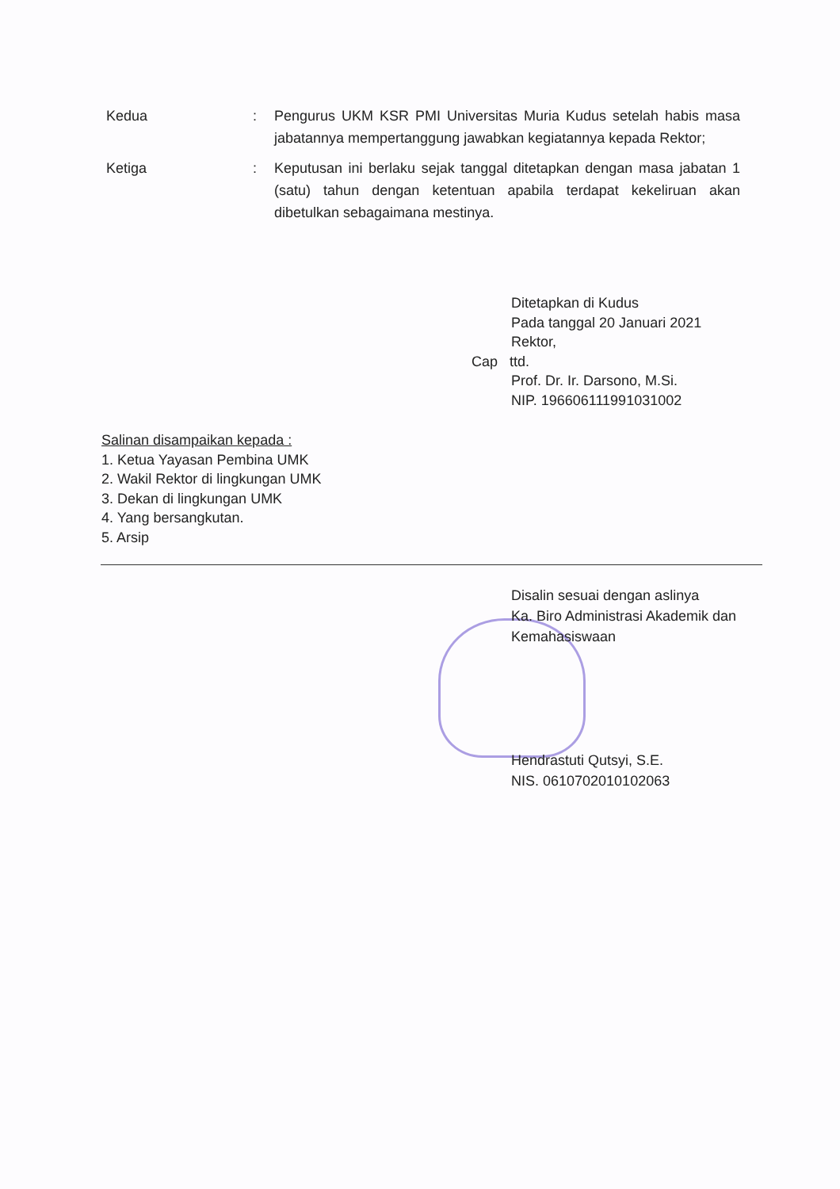Kedua : Pengurus UKM KSR PMI Universitas Muria Kudus setelah habis masa jabatannya mempertanggung jawabkan kegiatannya kepada Rektor;
Ketiga : Keputusan ini berlaku sejak tanggal ditetapkan dengan masa jabatan 1 (satu) tahun dengan ketentuan apabila terdapat kekeliruan akan dibetulkan sebagaimana mestinya.
Ditetapkan di Kudus
Pada tanggal 20 Januari 2021
Rektor,
Cap ttd.
Prof. Dr. Ir. Darsono, M.Si.
NIP. 196606111991031002
Salinan disampaikan kepada :
1. Ketua Yayasan Pembina UMK
2. Wakil Rektor di lingkungan UMK
3. Dekan di lingkungan UMK
4. Yang bersangkutan.
5. Arsip
Disalin sesuai dengan aslinya
Ka. Biro Administrasi Akademik dan
Kemahasiswaan
Hendrastuti Qutsyi, S.E.
NIS. 0610702010102063